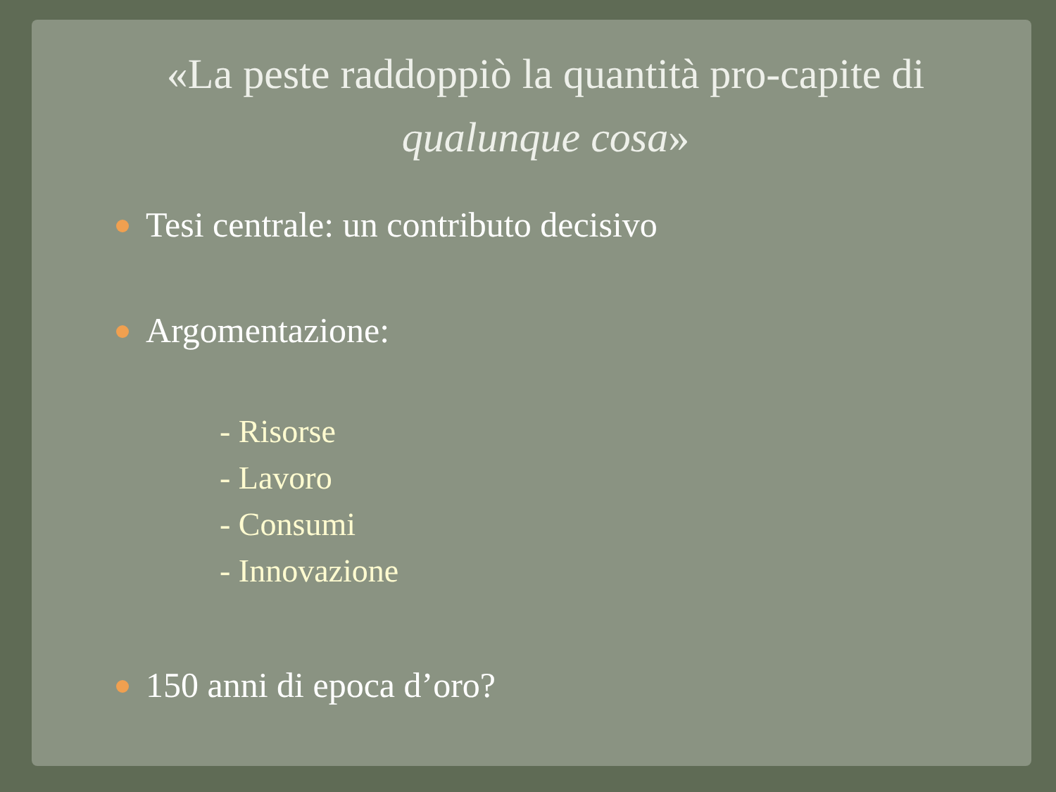«La peste raddoppiò la quantità pro-capite di qualunque cosa»
Tesi centrale: un contributo decisivo
Argomentazione:
- Risorse
- Lavoro
- Consumi
- Innovazione
150 anni di epoca d’oro?